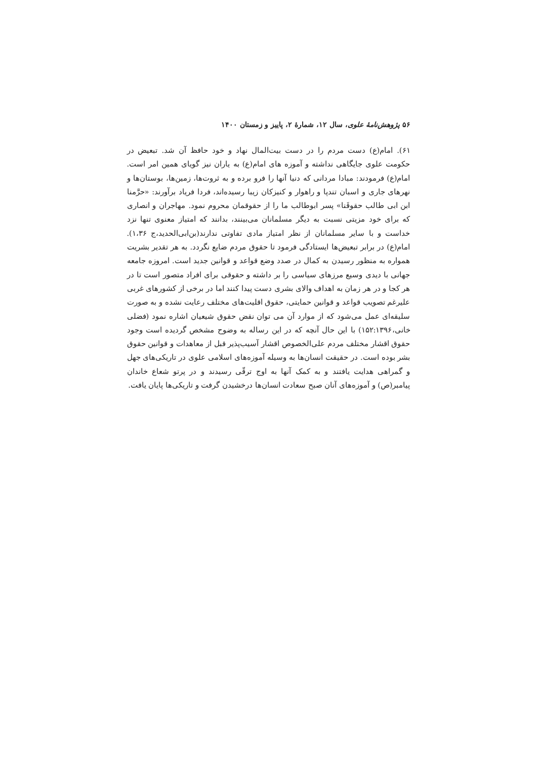۵۶ پژوهش‌نامهٔ علوی، سال ۱۲، شمارهٔ ۲، پاییز و زمستان ۱۴۰۰
۶۱). امام(ع) دست مردم را در دست بیت‌المال نهاد و خود حافظ آن شد. تبعیض در حکومت علوی جایگاهی نداشته و آموزه های امام(ع) به یاران نیز گویای همین امر است. امام(ع) فرمودند: مبادا مردانی که دنیا آنها را فرو برده و به ثروت‌ها، زمین‌ها، بوستان‌ها و نهرهای جاری و اسبان تندپا و راهوار و کنیزکان زیبا رسیده‌اند، فردا فریاد برآورند: «حرَّمنا ابن ابی طالب حقوقَنا» پسر ابوطالب ما را از حقوقمان محروم نمود. مهاجران و انصاری که برای خود مزیتی نسبت به دیگر مسلمانان می‌بینند، بدانند که امتیاز معنوی تنها نزد خداست و با سایر مسلمانان از نظر امتیاز مادی تفاوتی ندارند(بن‌ابی‌الحدید،ج ۱،۳۶). امام(ع) در برابر تبعیض‌ها ایستادگی فرمود تا حقوق مردم ضایع نگردد. به هر تقدیر بشریت همواره به منظور رسیدن به کمال در صدد وضع قواعد و قوانین جدید است. امروزه جامعه جهانی با دیدی وسیع مرزهای سیاسی را بر داشته و حقوقی برای افراد متصور است تا در هر کجا و در هر زمان به اهداف والای بشری دست پیدا کنند اما در برخی از کشورهای غربی علیرغم تصویب قواعد و قوانین حمایتی، حقوق اقلیت‌های مختلف رعایت نشده و به صورت سلیقه‌ای عمل می‌شود که از موارد آن می توان نقض حقوق شیعیان اشاره نمود (فضلی خانی،۱۵۲:۱۳۹۶) با این حال آنچه که در این رساله به وضوح مشخص گردیده است وجود حقوق اقشار مختلف مردم علی‌الخصوص اقشار آسیب‌پذیر قبل از معاهدات و قوانین حقوق بشر بوده است. در حقیقت انسان‌ها به وسیله آموزه‌های اسلامی علوی در تاریکی‌های جهل و گمراهی هدایت یافتند و به کمک آنها به اوج ترقّی رسیدند و در پرتو شعاع خاندان پیامبر(ص) و آموزه‌های آنان صبح سعادت انسان‌ها درخشیدن گرفت و تاریکی‌ها پایان یافت.